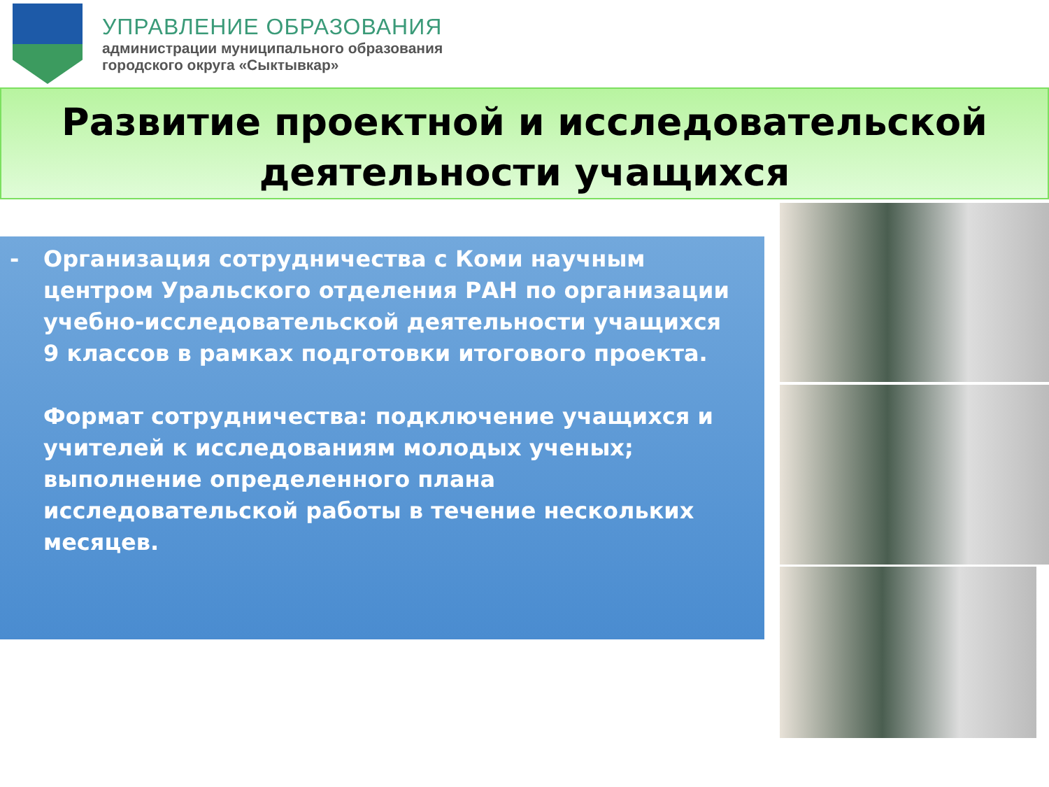УПРАВЛЕНИЕ ОБРАЗОВАНИЯ
администрации муниципального образования
городского округа «Сыктывкар»
Развитие проектной и исследовательской деятельности учащихся
-
Организация сотрудничества с Коми научным центром Уральского отделения РАН по организации учебно-исследовательской деятельности учащихся 9 классов в рамках подготовки итогового проекта.
Формат сотрудничества: подключение учащихся и учителей к исследованиям молодых ученых; выполнение определенного плана исследовательской работы в течение нескольких месяцев.